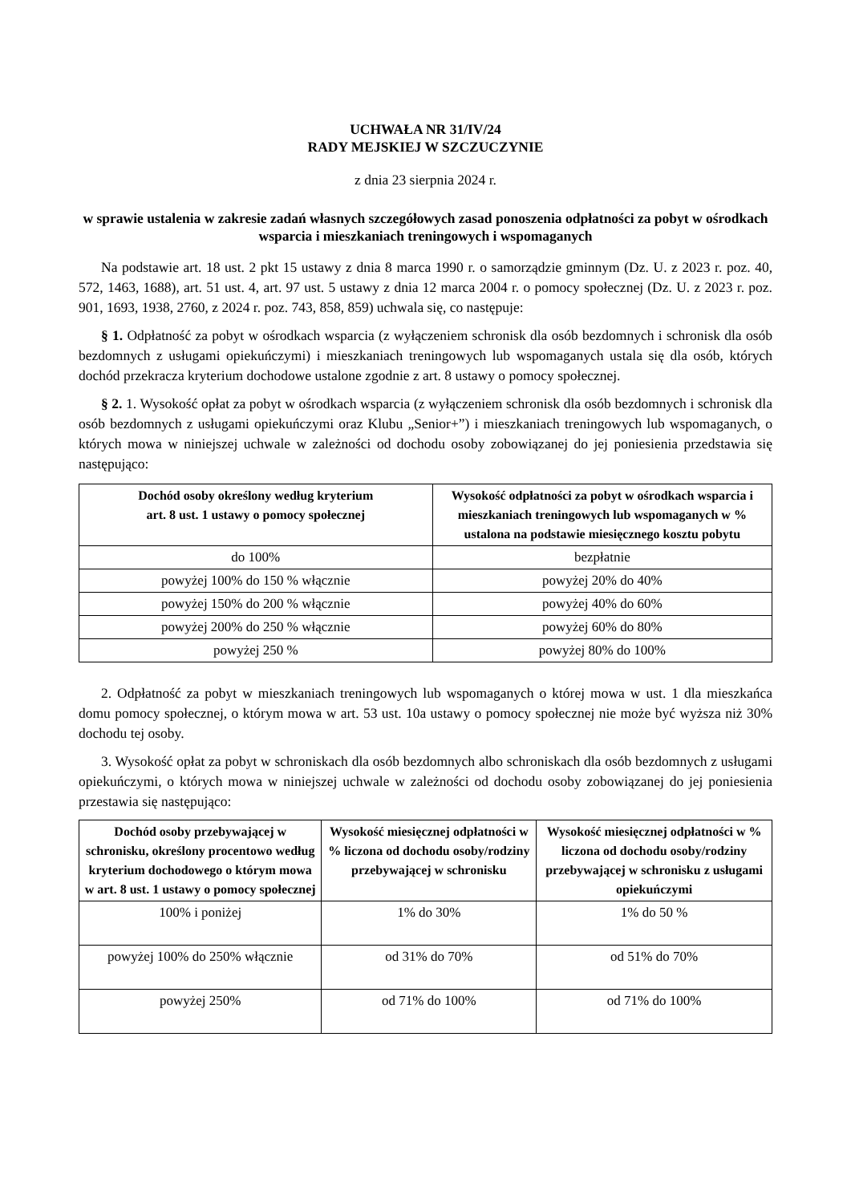UCHWAŁA NR 31/IV/24
RADY MEJSKIEJ W SZCZUCZYNIE
z dnia 23 sierpnia 2024 r.
w sprawie ustalenia w zakresie zadań własnych szczegółowych zasad ponoszenia odpłatności za pobyt w ośrodkach wsparcia i mieszkaniach treningowych i wspomaganych
Na podstawie art. 18 ust. 2 pkt 15 ustawy z dnia 8 marca 1990 r. o samorządzie gminnym (Dz. U. z 2023 r. poz. 40, 572, 1463, 1688), art. 51 ust. 4, art. 97 ust. 5 ustawy z dnia 12 marca 2004 r. o pomocy społecznej (Dz. U. z 2023 r. poz. 901, 1693, 1938, 2760, z 2024 r. poz. 743, 858, 859) uchwala się, co następuje:
§ 1. Odpłatność za pobyt w ośrodkach wsparcia (z wyłączeniem schronisk dla osób bezdomnych i schronisk dla osób bezdomnych z usługami opiekuńczymi) i mieszkaniach treningowych lub wspomaganych ustala się dla osób, których dochód przekracza kryterium dochodowe ustalone zgodnie z art. 8 ustawy o pomocy społecznej.
§ 2. 1. Wysokość opłat za pobyt w ośrodkach wsparcia (z wyłączeniem schronisk dla osób bezdomnych i schronisk dla osób bezdomnych z usługami opiekuńczymi oraz Klubu „Senior+”) i mieszkaniach treningowych lub wspomaganych, o których mowa w niniejszej uchwale w zależności od dochodu osoby zobowiązanej do jej poniesienia przedstawia się następująco:
| Dochód osoby określony według kryterium art. 8 ust. 1 ustawy o pomocy społecznej | Wysokość odpłatności za pobyt w ośrodkach wsparcia i mieszkaniach treningowych lub wspomaganych w % ustalona na podstawie miesięcznego kosztu pobytu |
| --- | --- |
| do 100% | bezpłatnie |
| powyżej 100% do 150 % włącznie | powyżej 20% do 40% |
| powyżej 150% do 200 % włącznie | powyżej 40% do 60% |
| powyżej 200% do 250 % włącznie | powyżej 60% do 80% |
| powyżej 250 % | powyżej 80% do 100% |
2. Odpłatność za pobyt w mieszkaniach treningowych lub wspomaganych o której mowa w ust. 1 dla mieszkańca domu pomocy społecznej, o którym mowa w art. 53 ust. 10a ustawy o pomocy społecznej nie może być wyższa niż 30% dochodu tej osoby.
3. Wysokość opłat za pobyt w schroniskach dla osób bezdomnych albo schroniskach dla osób bezdomnych z usługami opiekuńczymi, o których mowa w niniejszej uchwale w zależności od dochodu osoby zobowiązanej do jej poniesienia przestawia się następująco:
| Dochód osoby przebywającej w schronisku, określony procentowo według kryterium dochodowego o którym mowa w art. 8 ust. 1 ustawy o pomocy społecznej | Wysokość miesięcznej odpłatności w % liczona od dochodu osoby/rodziny przebywającej w schronisku | Wysokość miesięcznej odpłatności w % liczona od dochodu osoby/rodziny przebywającej w schronisku z usługami opiekuńczymi |
| --- | --- | --- |
| 100% i poniżej | 1% do 30% | 1% do 50 % |
| powyżej 100% do 250% włącznie | od 31% do 70% | od 51% do 70% |
| powyżej 250% | od 71% do 100% | od 71% do 100% |